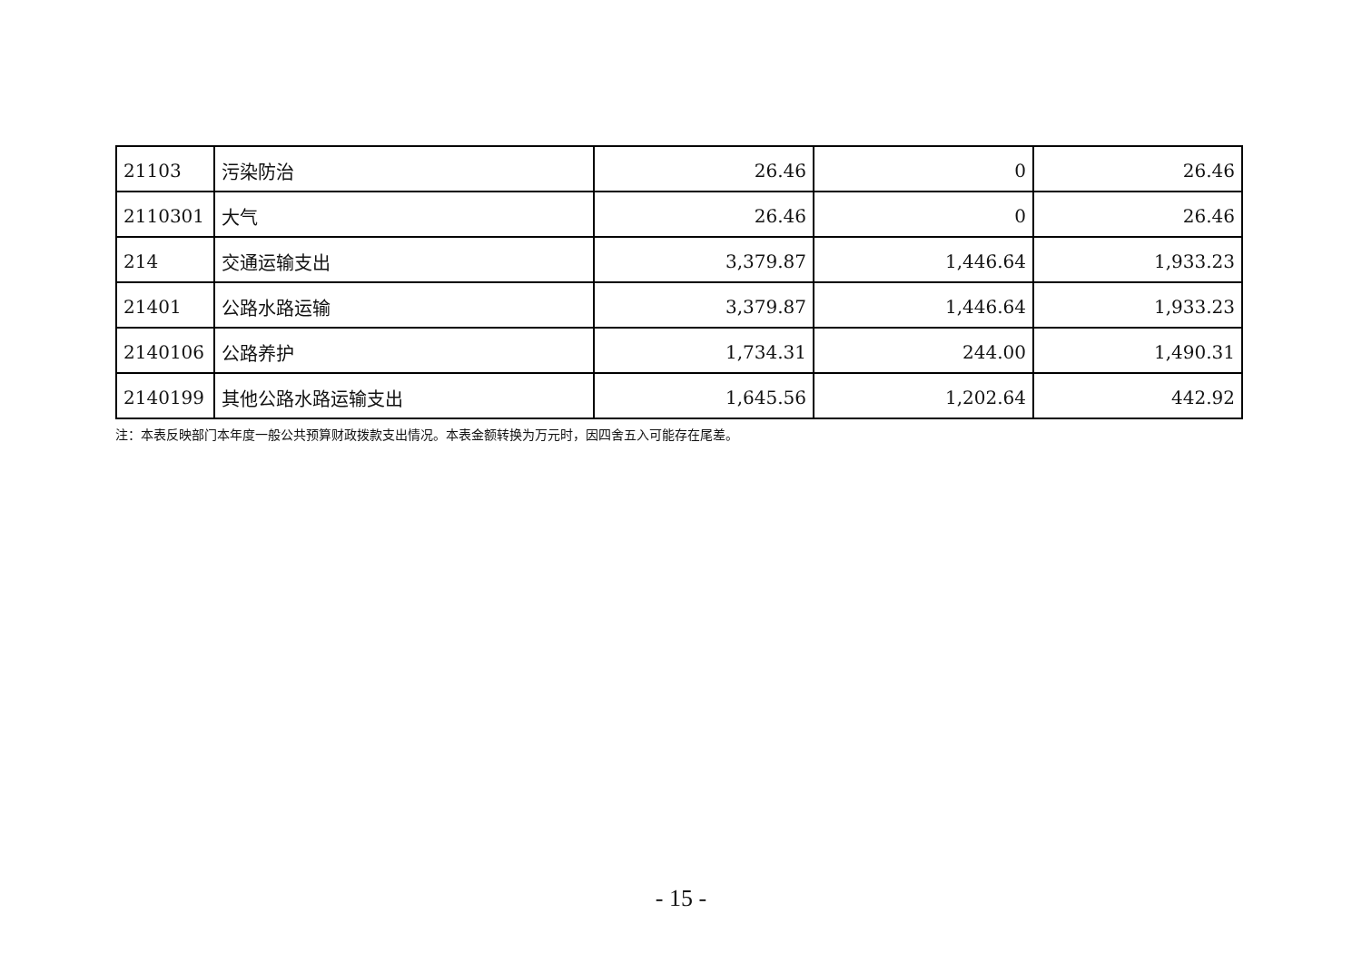| 21103 | 污染防治 | 26.46 | 0 | 26.46 |
| 2110301 | 大气 | 26.46 | 0 | 26.46 |
| 214 | 交通运输支出 | 3,379.87 | 1,446.64 | 1,933.23 |
| 21401 | 公路水路运输 | 3,379.87 | 1,446.64 | 1,933.23 |
| 2140106 | 公路养护 | 1,734.31 | 244.00 | 1,490.31 |
| 2140199 | 其他公路水路运输支出 | 1,645.56 | 1,202.64 | 442.92 |
注：本表反映部门本年度一般公共预算财政拨款支出情况。本表金额转换为万元时，因四舍五入可能存在尾差。
- 15 -